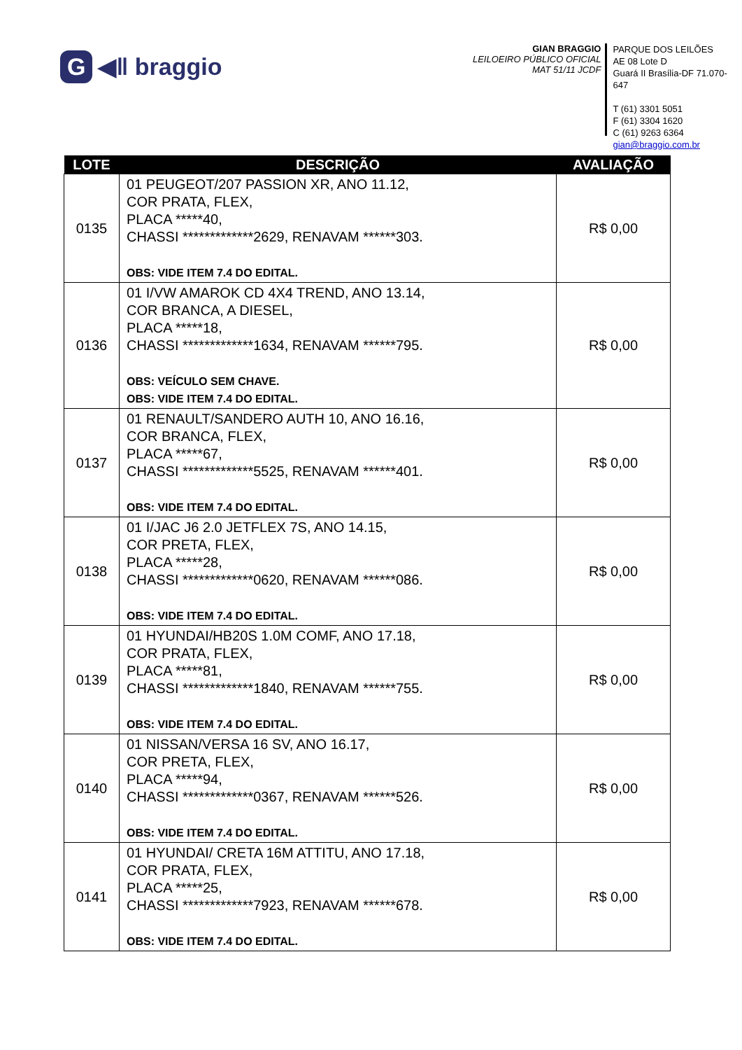G ◀ǁ braggio
GIAN BRAGGIO
LEILOEIRO PÚBLICO OFICIAL
MAT 51/11 JCDF
PARQUE DOS LEILÕES
AE 08 Lote D
Guará II Brasília-DF 71.070-647
T (61) 3301 5051
F (61) 3304 1620
C (61) 9263 6364
gian@braggio.com.br
| LOTE | DESCRIÇÃO | AVALIAÇÃO |
| --- | --- | --- |
| 0135 | 01 PEUGEOT/207 PASSION XR, ANO 11.12, COR PRATA, FLEX, PLACA *****40, CHASSI *************2629, RENAVAM ******303. OBS: VIDE ITEM 7.4 DO EDITAL. | R$ 0,00 |
| 0136 | 01 I/VW AMAROK CD 4X4 TREND, ANO 13.14, COR BRANCA, A DIESEL, PLACA *****18, CHASSI *************1634, RENAVAM ******795. OBS: VEÍCULO SEM CHAVE. OBS: VIDE ITEM 7.4 DO EDITAL. | R$ 0,00 |
| 0137 | 01 RENAULT/SANDERO AUTH 10, ANO 16.16, COR BRANCA, FLEX, PLACA *****67, CHASSI *************5525, RENAVAM ******401. OBS: VIDE ITEM 7.4 DO EDITAL. | R$ 0,00 |
| 0138 | 01 I/JAC J6 2.0 JETFLEX 7S, ANO 14.15, COR PRETA, FLEX, PLACA *****28, CHASSI *************0620, RENAVAM ******086. OBS: VIDE ITEM 7.4 DO EDITAL. | R$ 0,00 |
| 0139 | 01 HYUNDAI/HB20S 1.0M COMF, ANO 17.18, COR PRATA, FLEX, PLACA *****81, CHASSI *************1840, RENAVAM ******755. OBS: VIDE ITEM 7.4 DO EDITAL. | R$ 0,00 |
| 0140 | 01 NISSAN/VERSA 16 SV, ANO 16.17, COR PRETA, FLEX, PLACA *****94, CHASSI *************0367, RENAVAM ******526. OBS: VIDE ITEM 7.4 DO EDITAL. | R$ 0,00 |
| 0141 | 01 HYUNDAI/ CRETA 16M ATTITU, ANO 17.18, COR PRATA, FLEX, PLACA *****25, CHASSI *************7923, RENAVAM ******678. OBS: VIDE ITEM 7.4 DO EDITAL. | R$ 0,00 |